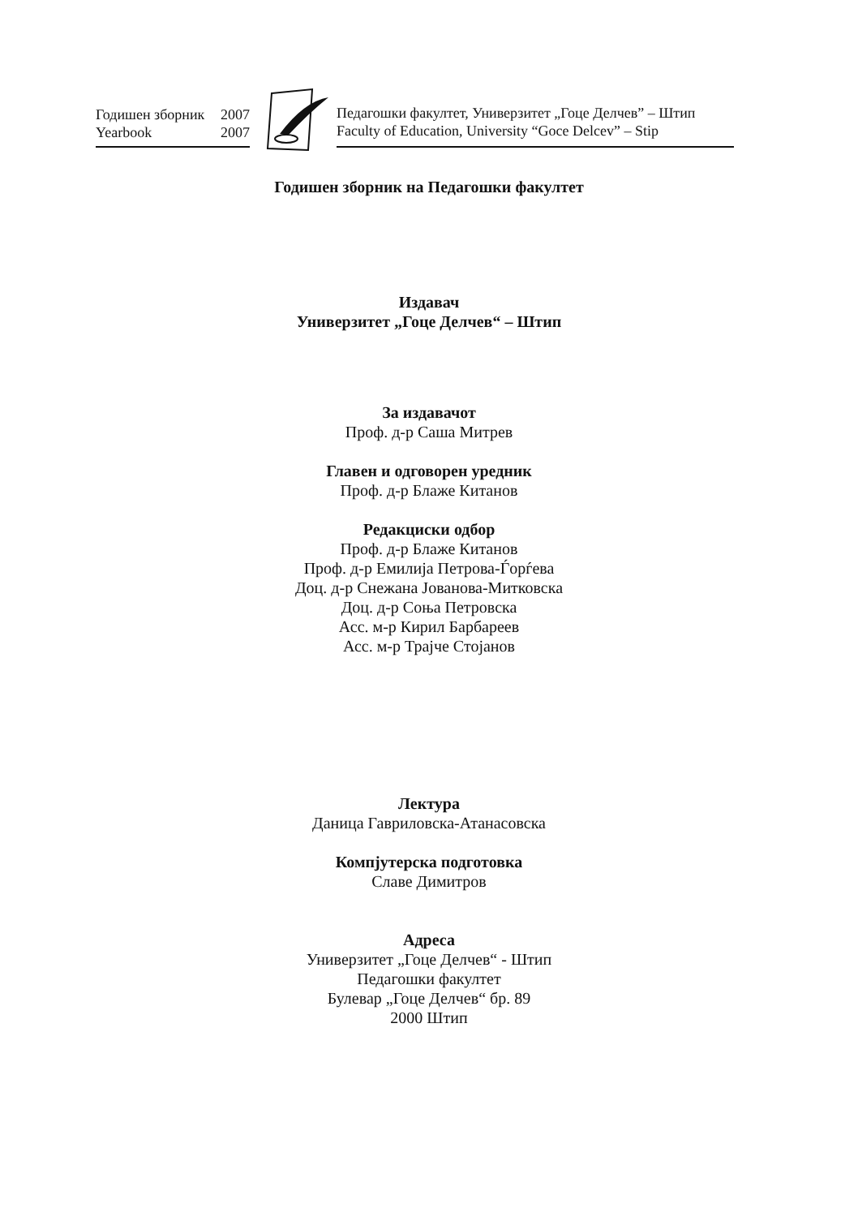Годишен зборник 2007
Yearbook 2007
Педагошки факултет, Универзитет „Гоце Делчев” – Штип
Faculty of Education, University “Goce Delcev” – Stip
Годишен зборник на Педагошки факултет
Издавач
Универзитет „Гоце Делчев“ – Штип
За издавачот
Проф. д-р Саша Митрев
Главен и одговорен уредник
Проф. д-р Блаже Китанов
Редакциски одбор
Проф. д-р Блаже Китанов
Проф. д-р Емилија Петрова-Ѓорѓева
Доц. д-р Снежана Јованова-Митковска
Доц. д-р Соња Петровска
Асс. м-р Кирил Барбареев
Асс. м-р Трајче Стојанов
Лектура
Даница Гавриловска-Атанасовска
Компјутерска подготовка
Славе Димитров
Адреса
Универзитет „Гоце Делчев“ - Штип
Педагошки факултет
Булевар „Гоце Делчев“ бр. 89
2000 Штип